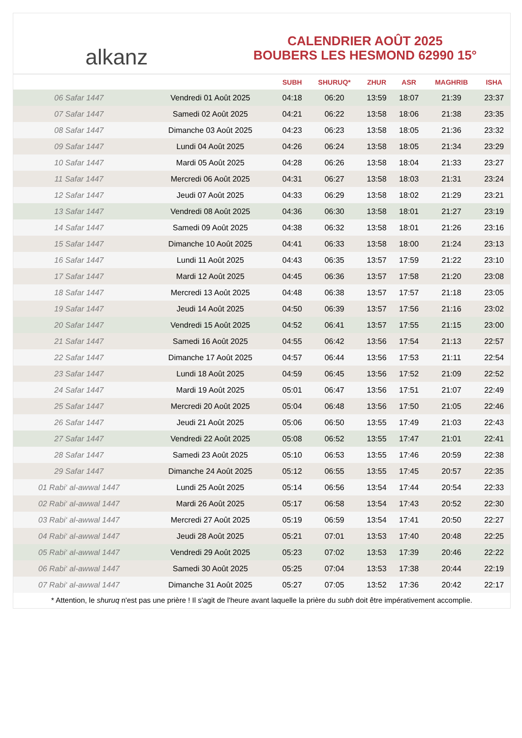alkanz
CALENDRIER AOÛT 2025
BOUBERS LES HESMOND 62990 15°
| | | SUBH | SHURUQ* | ZHUR | ASR | MAGHRIB | ISHA |
| --- | --- | --- | --- | --- | --- | --- | --- |
| 06 Safar 1447 | Vendredi 01 Août 2025 | 04:18 | 06:20 | 13:59 | 18:07 | 21:39 | 23:37 |
| 07 Safar 1447 | Samedi 02 Août 2025 | 04:21 | 06:22 | 13:58 | 18:06 | 21:38 | 23:35 |
| 08 Safar 1447 | Dimanche 03 Août 2025 | 04:23 | 06:23 | 13:58 | 18:05 | 21:36 | 23:32 |
| 09 Safar 1447 | Lundi 04 Août 2025 | 04:26 | 06:24 | 13:58 | 18:05 | 21:34 | 23:29 |
| 10 Safar 1447 | Mardi 05 Août 2025 | 04:28 | 06:26 | 13:58 | 18:04 | 21:33 | 23:27 |
| 11 Safar 1447 | Mercredi 06 Août 2025 | 04:31 | 06:27 | 13:58 | 18:03 | 21:31 | 23:24 |
| 12 Safar 1447 | Jeudi 07 Août 2025 | 04:33 | 06:29 | 13:58 | 18:02 | 21:29 | 23:21 |
| 13 Safar 1447 | Vendredi 08 Août 2025 | 04:36 | 06:30 | 13:58 | 18:01 | 21:27 | 23:19 |
| 14 Safar 1447 | Samedi 09 Août 2025 | 04:38 | 06:32 | 13:58 | 18:01 | 21:26 | 23:16 |
| 15 Safar 1447 | Dimanche 10 Août 2025 | 04:41 | 06:33 | 13:58 | 18:00 | 21:24 | 23:13 |
| 16 Safar 1447 | Lundi 11 Août 2025 | 04:43 | 06:35 | 13:57 | 17:59 | 21:22 | 23:10 |
| 17 Safar 1447 | Mardi 12 Août 2025 | 04:45 | 06:36 | 13:57 | 17:58 | 21:20 | 23:08 |
| 18 Safar 1447 | Mercredi 13 Août 2025 | 04:48 | 06:38 | 13:57 | 17:57 | 21:18 | 23:05 |
| 19 Safar 1447 | Jeudi 14 Août 2025 | 04:50 | 06:39 | 13:57 | 17:56 | 21:16 | 23:02 |
| 20 Safar 1447 | Vendredi 15 Août 2025 | 04:52 | 06:41 | 13:57 | 17:55 | 21:15 | 23:00 |
| 21 Safar 1447 | Samedi 16 Août 2025 | 04:55 | 06:42 | 13:56 | 17:54 | 21:13 | 22:57 |
| 22 Safar 1447 | Dimanche 17 Août 2025 | 04:57 | 06:44 | 13:56 | 17:53 | 21:11 | 22:54 |
| 23 Safar 1447 | Lundi 18 Août 2025 | 04:59 | 06:45 | 13:56 | 17:52 | 21:09 | 22:52 |
| 24 Safar 1447 | Mardi 19 Août 2025 | 05:01 | 06:47 | 13:56 | 17:51 | 21:07 | 22:49 |
| 25 Safar 1447 | Mercredi 20 Août 2025 | 05:04 | 06:48 | 13:56 | 17:50 | 21:05 | 22:46 |
| 26 Safar 1447 | Jeudi 21 Août 2025 | 05:06 | 06:50 | 13:55 | 17:49 | 21:03 | 22:43 |
| 27 Safar 1447 | Vendredi 22 Août 2025 | 05:08 | 06:52 | 13:55 | 17:47 | 21:01 | 22:41 |
| 28 Safar 1447 | Samedi 23 Août 2025 | 05:10 | 06:53 | 13:55 | 17:46 | 20:59 | 22:38 |
| 29 Safar 1447 | Dimanche 24 Août 2025 | 05:12 | 06:55 | 13:55 | 17:45 | 20:57 | 22:35 |
| 01 Rabi‘ al-awwal 1447 | Lundi 25 Août 2025 | 05:14 | 06:56 | 13:54 | 17:44 | 20:54 | 22:33 |
| 02 Rabi‘ al-awwal 1447 | Mardi 26 Août 2025 | 05:17 | 06:58 | 13:54 | 17:43 | 20:52 | 22:30 |
| 03 Rabi‘ al-awwal 1447 | Mercredi 27 Août 2025 | 05:19 | 06:59 | 13:54 | 17:41 | 20:50 | 22:27 |
| 04 Rabi‘ al-awwal 1447 | Jeudi 28 Août 2025 | 05:21 | 07:01 | 13:53 | 17:40 | 20:48 | 22:25 |
| 05 Rabi‘ al-awwal 1447 | Vendredi 29 Août 2025 | 05:23 | 07:02 | 13:53 | 17:39 | 20:46 | 22:22 |
| 06 Rabi‘ al-awwal 1447 | Samedi 30 Août 2025 | 05:25 | 07:04 | 13:53 | 17:38 | 20:44 | 22:19 |
| 07 Rabi‘ al-awwal 1447 | Dimanche 31 Août 2025 | 05:27 | 07:05 | 13:52 | 17:36 | 20:42 | 22:17 |
* Attention, le shuruq n'est pas une prière ! Il s'agit de l'heure avant laquelle la prière du subh doit être impérativement accomplie.